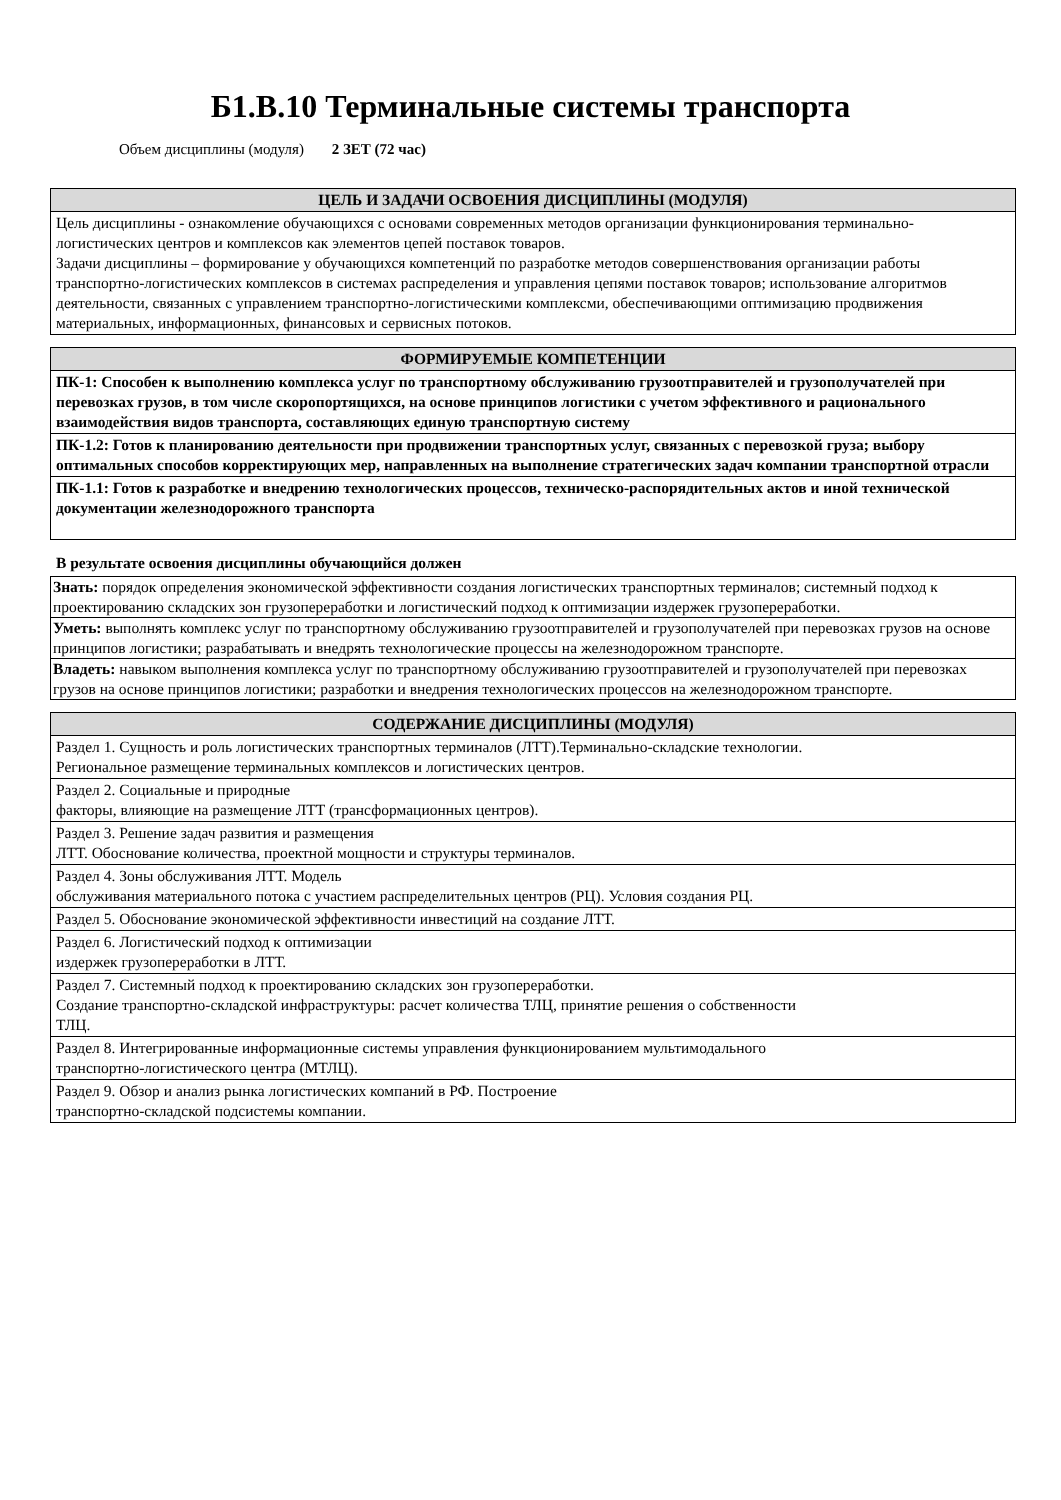Б1.В.10 Терминальные системы транспорта
Объем дисциплины (модуля) 2 ЗЕТ (72 час)
| ЦЕЛЬ И ЗАДАЧИ ОСВОЕНИЯ ДИСЦИПЛИНЫ (МОДУЛЯ) |
| --- |
| Цель дисциплины - ознакомление обучающихся с основами современных методов организации функционирования терминально-логистических центров и комплексов как элементов цепей поставок товаров. Задачи дисциплины – формирование у обучающихся компетенций по разработке методов совершенствования организации работы транспортно-логистических комплексов в системах распределения и управления цепями поставок товаров; использование алгоритмов деятельности, связанных с управлением транспортно-логистическими комплексми, обеспечивающими оптимизацию продвижения материальных, информационных, финансовых и сервисных потоков. |
| ФОРМИРУЕМЫЕ КОМПЕТЕНЦИИ |
| --- |
| ПК-1: Способен к выполнению комплекса услуг по транспортному обслуживанию грузоотправителей и грузополучателей при перевозках грузов, в том числе скоропортящихся, на основе принципов логистики с учетом эффективного и рационального взаимодействия видов транспорта, составляющих единую транспортную систему |
| ПК-1.2: Готов к планированию деятельности при продвижении транспортных услуг, связанных с перевозкой груза; выбору оптимальных способов корректирующих мер, направленных на выполнение стратегических задач компании транспортной отрасли |
| ПК-1.1: Готов к разработке и внедрению технологических процессов, техническо-распорядительных актов и иной технической документации железнодорожного транспорта |
В результате освоения дисциплины обучающийся должен
| Знать: порядок определения экономической эффективности создания логистических транспортных терминалов; системный подход к проектированию складских зон грузопереработки и логистический подход к оптимизации издержек грузопереработки. |
| Уметь: выполнять комплекс услуг по транспортному обслуживанию грузоотправителей и грузополучателей при перевозках грузов на основе принципов логистики; разрабатывать и внедрять технологические процессы на железнодорожном транспорте. |
| Владеть: навыком выполнения комплекса услуг по транспортному обслуживанию грузоотправителей и грузополучателей при перевозках грузов на основе принципов логистики; разработки и внедрения технологических процессов на железнодорожном транспорте. |
| СОДЕРЖАНИЕ ДИСЦИПЛИНЫ (МОДУЛЯ) |
| --- |
| Раздел 1. Сущность и роль логистических транспортных терминалов (ЛТТ).Терминально-складские технологии. Региональное размещение терминальных комплексов и логистических центров. |
| Раздел 2. Социальные и природные факторы, влияющие на размещение ЛТТ (трансформационных центров). |
| Раздел 3. Решение задач развития и размещения ЛТТ. Обоснование количества, проектной мощности и структуры терминалов. |
| Раздел 4. Зоны обслуживания ЛТТ. Модель обслуживания материального потока с участием распределительных центров (РЦ). Условия создания РЦ. |
| Раздел 5. Обоснование экономической эффективности инвестиций на создание ЛТТ. |
| Раздел 6. Логистический подход к оптимизации издержек грузопереработки в ЛТТ. |
| Раздел 7. Системный подход к проектированию складских зон грузопереработки. Создание транспортно-складской инфраструктуры: расчет количества ТЛЦ, принятие решения о собственности ТЛЦ. |
| Раздел 8. Интегрированные информационные системы управления функционированием мультимодального транспортно-логистического центра (МТЛЦ). |
| Раздел 9. Обзор и анализ рынка логистических компаний в РФ. Построение транспортно-складской подсистемы компании. |